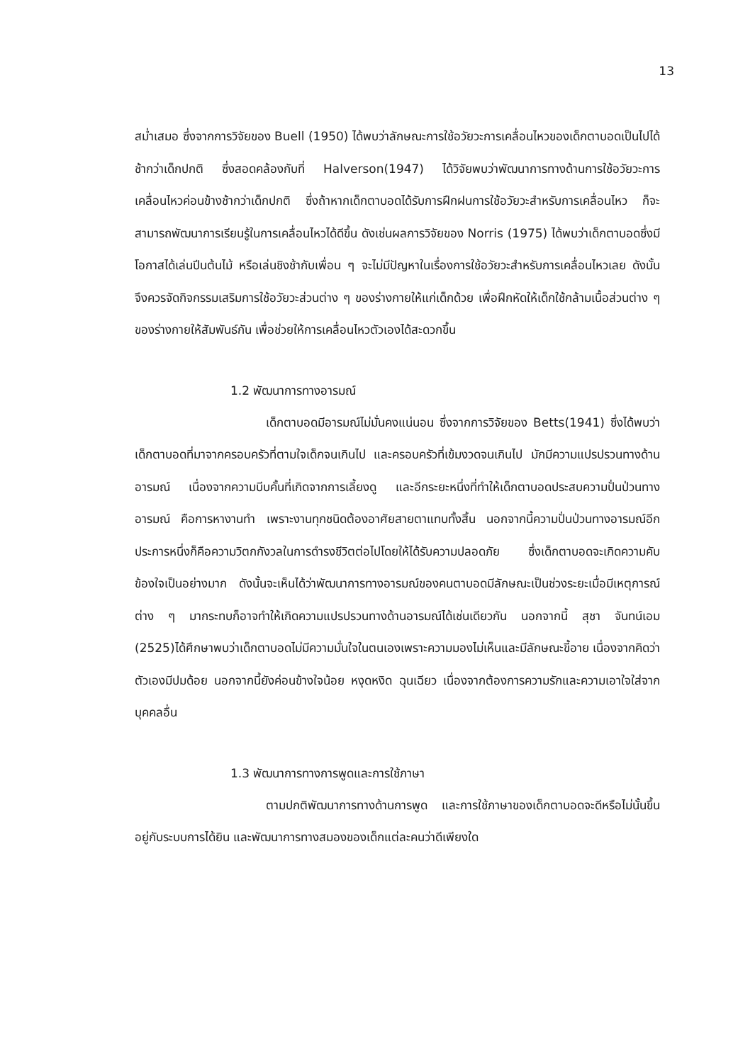13
สม่ำเสมอ ซึ่งจากการวิจัยของ Buell (1950) ได้พบว่าลักษณะการใช้อวัยวะการเคลื่อนไหวของเด็กตาบอดเป็นไปได้ช้ากว่าเด็กปกติ ซึ่งสอดคล้องกับที่ Halverson(1947) ได้วิจัยพบว่าพัฒนาการทางด้านการใช้อวัยวะการเคลื่อนไหวค่อนข้างช้ากว่าเด็กปกติ ซึ่งถ้าหากเด็กตาบอดได้รับการฝึกฝนการใช้อวัยวะสำหรับการเคลื่อนไหว ก็จะสามารถพัฒนาการเรียนรู้ในการเคลื่อนไหวได้ดีขึ้น ดังเช่นผลการวิจัยของ Norris (1975) ได้พบว่าเด็กตาบอดซึ่งมีโอกาสได้เล่นปีนต้นไม้ หรือเล่นชิงช้ากับเพื่อน ๆ จะไม่มีปัญหาในเรื่องการใช้อวัยวะสำหรับการเคลื่อนไหวเลย ดังนั้นจึงควรจัดกิจกรรมเสริมการใช้อวัยวะส่วนต่าง ๆ ของร่างกายให้แก่เด็กด้วย เพื่อฝึกหัดให้เด็กใช้กล้ามเนื้อส่วนต่าง ๆของร่างกายให้สัมพันธ์กัน เพื่อช่วยให้การเคลื่อนไหวตัวเองได้สะดวกขึ้น
1.2 พัฒนาการทางอารมณ์
เด็กตาบอดมีอารมณ์ไม่มั่นคงแน่นอน ซึ่งจากการวิจัยของ Betts(1941) ซึ่งได้พบว่าเด็กตาบอดที่มาจากครอบครัวที่ตามใจเด็กจนเกินไป และครอบครัวที่เข้มงวดจนเกินไป มักมีความแปรปรวนทางด้านอารมณ์ เนื่องจากความบีบคั้นที่เกิดจากการเลี้ยงดู และอีกระยะหนึ่งที่ทำให้เด็กตาบอดประสบความปั่นป่วนทางอารมณ์ คือการหางานทำ เพราะงานทุกชนิดต้องอาศัยสายตาแทบทั้งสิ้น นอกจากนี้ความปั่นป่วนทางอารมณ์อีกประการหนึ่งก็คือความวิตกกังวลในการดำรงชีวิตต่อไปโดยให้ได้รับความปลอดภัย ซึ่งเด็กตาบอดจะเกิดความคับข้องใจเป็นอย่างมาก ดังนั้นจะเห็นได้ว่าพัฒนาการทางอารมณ์ของคนตาบอดมีลักษณะเป็นช่วงระยะเมื่อมีเหตุการณ์ต่าง ๆ มากระทบก็อาจทำให้เกิดความแปรปรวนทางด้านอารมณ์ได้เช่นเดียวกัน นอกจากนี้ สุชา จันทน์เอม (2525)ได้ศึกษาพบว่าเด็กตาบอดไม่มีความมั่นใจในตนเองเพราะความมองไม่เห็นและมีลักษณะขี้อาย เนื่องจากคิดว่าตัวเองมีปมด้อย นอกจากนี้ยังค่อนข้างใจน้อย หงุดหงิด ฉุนเฉียว เนื่องจากต้องการความรักและความเอาใจใส่จากบุคคลอื่น
1.3 พัฒนาการทางการพูดและการใช้ภาษา
ตามปกติพัฒนาการทางด้านการพูด และการใช้ภาษาของเด็กตาบอดจะดีหรือไม่นั้นขึ้นอยู่กับระบบการได้ยิน และพัฒนาการทางสมองของเด็กแต่ละคนว่าดีเพียงใด